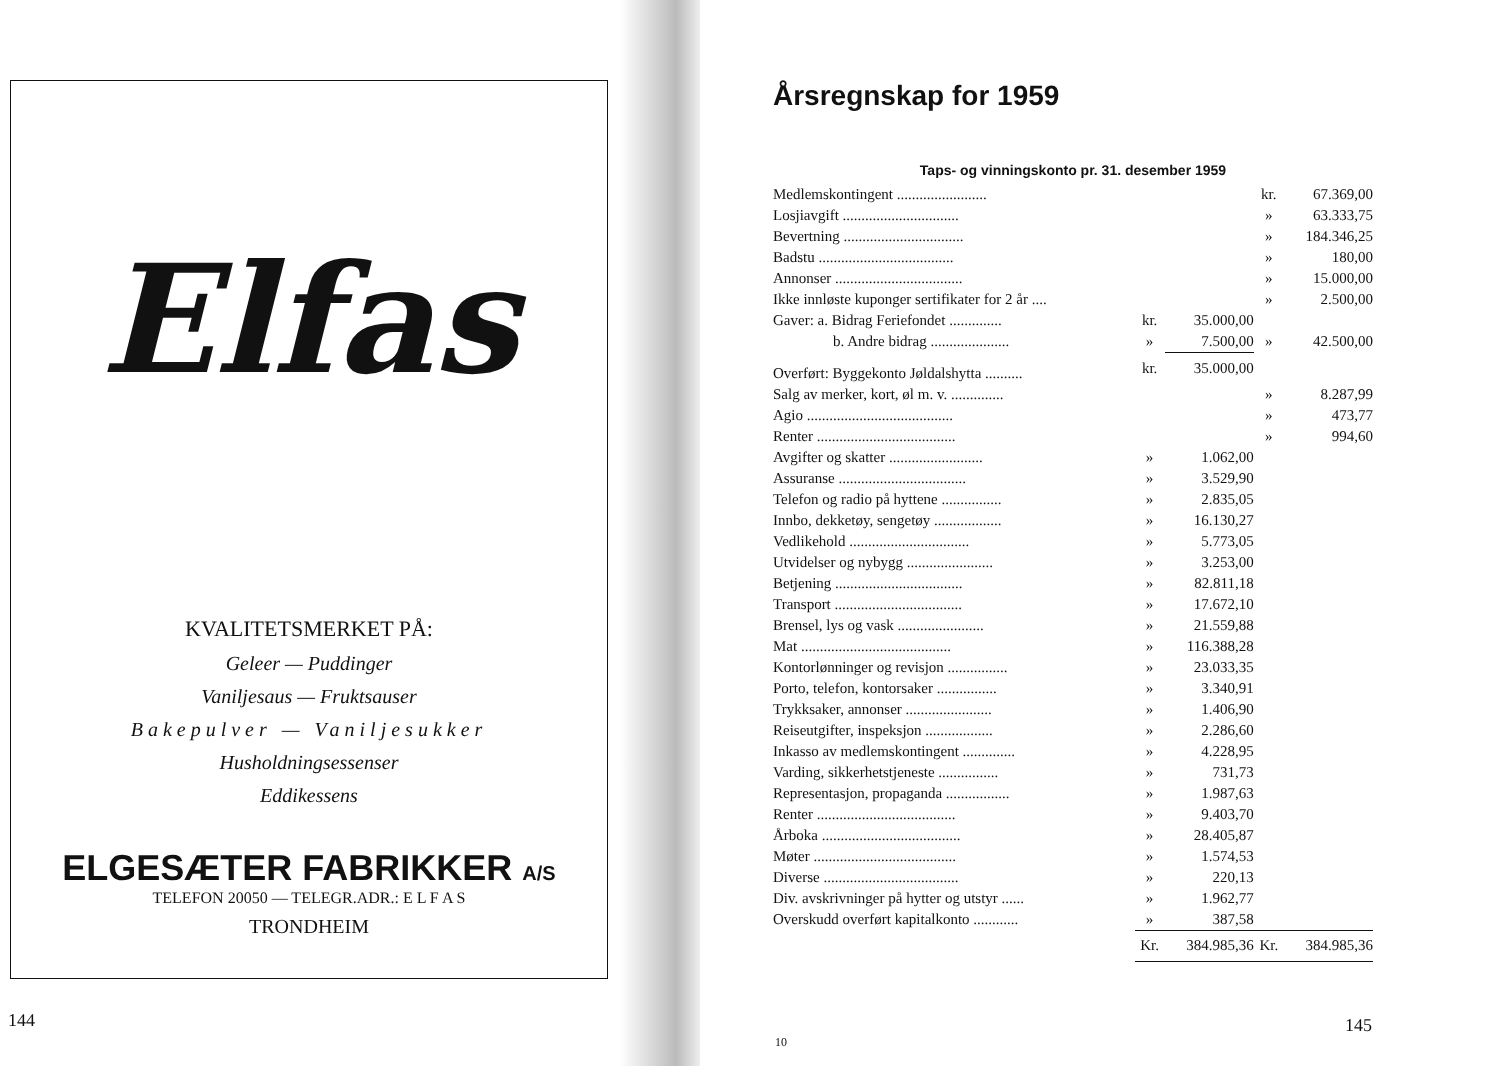Elfas
KVALITETSMERKET PÅ:
Geleer — Puddinger
Vaniljesaus — Fruktsauser
Bakepulver — Vaniljesukker
Husholdningsessenser
Eddikessens
ELGESÆTER FABRIKKER A/S
TELEFON 20050 — TELEGR.ADR.: E L F A S
TRONDHEIM
144
Årsregnskap for 1959
Taps- og vinningskonto pr. 31. desember 1959
| Medlemskontingent ........................ | | | kr. | 67.369,00 |
| Losjiavgift ............................... | | | » | 63.333,75 |
| Bevertning ................................ | | | » | 184.346,25 |
| Badstu .................................... | | | » | 180,00 |
| Annonser .................................. | | | » | 15.000,00 |
| Ikke innløste kuponger sertifikater for 2 år .... | | | » | 2.500,00 |
| Gaver: a. Bidrag Feriefondet .............. | kr. | 35.000,00 | | |
| b. Andre bidrag ..................... | » | 7.500,00 | » | 42.500,00 |
| Overført: Byggekonto Jøldalshytta .......... | kr. | 35.000,00 | | |
| Salg av merker, kort, øl m. v. .............. | | | » | 8.287,99 |
| Agio ....................................... | | | » | 473,77 |
| Renter ..................................... | | | » | 994,60 |
| Avgifter og skatter ......................... | » | 1.062,00 | | |
| Assuranse .................................. | » | 3.529,90 | | |
| Telefon og radio på hyttene ................ | » | 2.835,05 | | |
| Innbo, dekketøy, sengetøy .................. | » | 16.130,27 | | |
| Vedlikehold ................................ | » | 5.773,05 | | |
| Utvidelser og nybygg ....................... | » | 3.253,00 | | |
| Betjening .................................. | » | 82.811,18 | | |
| Transport .................................. | » | 17.672,10 | | |
| Brensel, lys og vask ....................... | » | 21.559,88 | | |
| Mat ........................................ | » | 116.388,28 | | |
| Kontorlønninger og revisjon ................ | » | 23.033,35 | | |
| Porto, telefon, kontorsaker ................ | » | 3.340,91 | | |
| Trykksaker, annonser ....................... | » | 1.406,90 | | |
| Reiseutgifter, inspeksjon .................. | » | 2.286,60 | | |
| Inkasso av medlemskontingent .............. | » | 4.228,95 | | |
| Varding, sikkerhetstjeneste ................ | » | 731,73 | | |
| Representasjon, propaganda ................. | » | 1.987,63 | | |
| Renter ..................................... | » | 9.403,70 | | |
| Årboka ..................................... | » | 28.405,87 | | |
| Møter ...................................... | » | 1.574,53 | | |
| Diverse .................................... | » | 220,13 | | |
| Div. avskrivninger på hytter og utstyr ...... | » | 1.962,77 | | |
| Overskudd overført kapitalkonto ............ | » | 387,58 | | |
| | Kr. | 384.985,36 | Kr. | 384.985,36 |
10
145